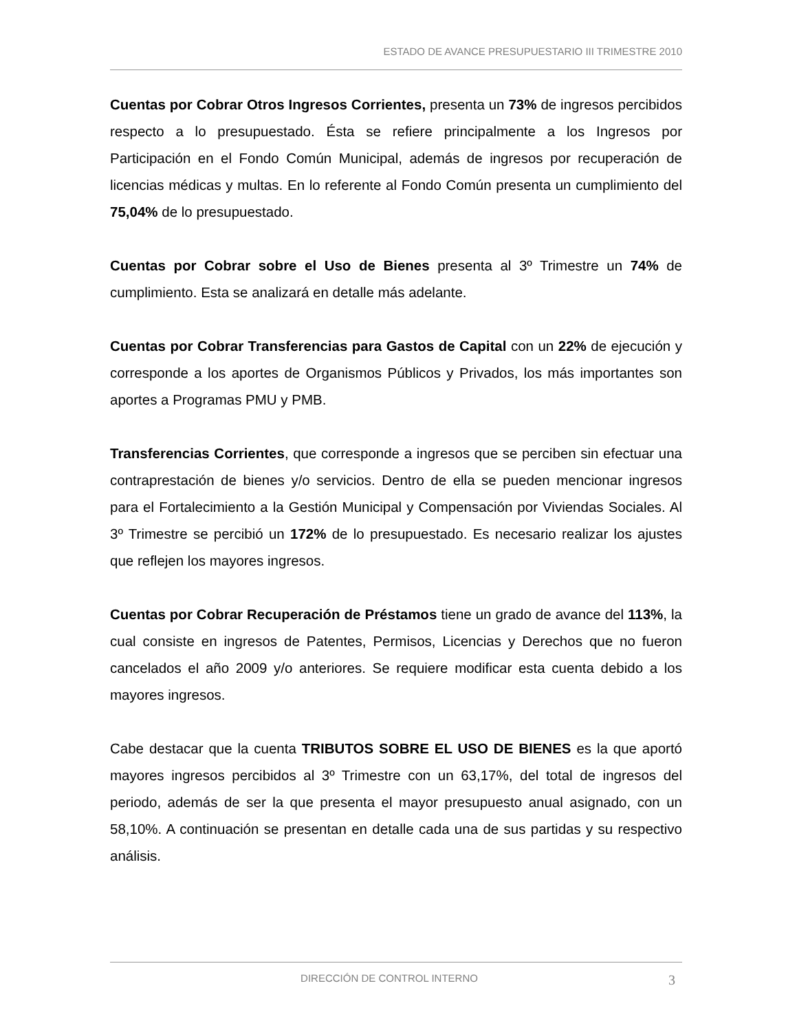ESTADO DE AVANCE PRESUPUESTARIO III TRIMESTRE 2010
Cuentas por Cobrar Otros Ingresos Corrientes, presenta un 73% de ingresos percibidos respecto a lo presupuestado. Ésta se refiere principalmente a los Ingresos por Participación en el Fondo Común Municipal, además de ingresos por recuperación de licencias médicas y multas. En lo referente al Fondo Común presenta un cumplimiento del 75,04% de lo presupuestado.
Cuentas por Cobrar sobre el Uso de Bienes presenta al 3º Trimestre un 74% de cumplimiento. Esta se analizará en detalle más adelante.
Cuentas por Cobrar Transferencias para Gastos de Capital con un 22% de ejecución y corresponde a los aportes de Organismos Públicos y Privados, los más importantes son aportes a Programas PMU y PMB.
Transferencias Corrientes, que corresponde a ingresos que se perciben sin efectuar una contraprestación de bienes y/o servicios. Dentro de ella se pueden mencionar ingresos para el Fortalecimiento a la Gestión Municipal y Compensación por Viviendas Sociales. Al 3º Trimestre se percibió un 172% de lo presupuestado. Es necesario realizar los ajustes que reflejen los mayores ingresos.
Cuentas por Cobrar Recuperación de Préstamos tiene un grado de avance del 113%, la cual consiste en ingresos de Patentes, Permisos, Licencias y Derechos que no fueron cancelados el año 2009 y/o anteriores. Se requiere modificar esta cuenta debido a los mayores ingresos.
Cabe destacar que la cuenta TRIBUTOS SOBRE EL USO DE BIENES es la que aportó mayores ingresos percibidos al 3º Trimestre con un 63,17%, del total de ingresos del periodo, además de ser la que presenta el mayor presupuesto anual asignado, con un 58,10%. A continuación se presentan en detalle cada una de sus partidas y su respectivo análisis.
DIRECCIÓN DE CONTROL INTERNO 3